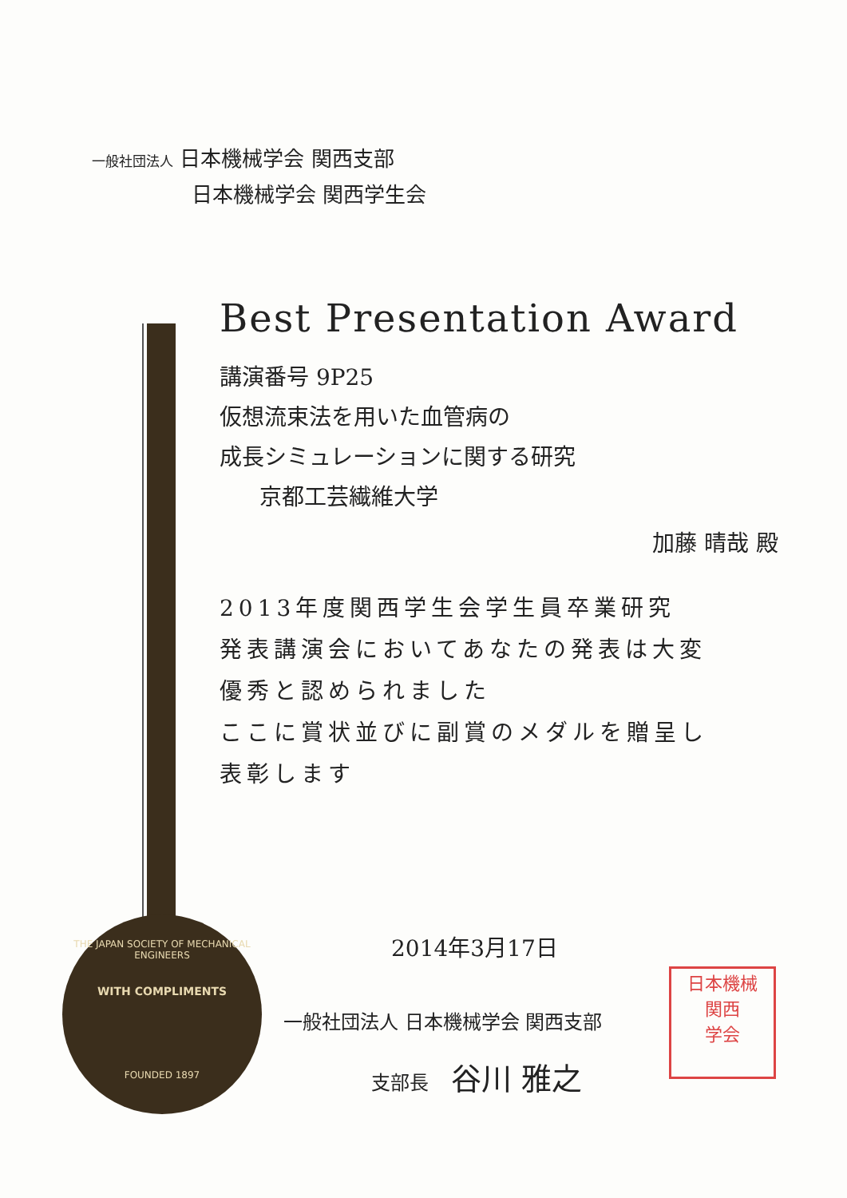一般社団法人 日本機械学会 関西支部
日本機械学会 関西学生会
Best Presentation Award
講演番号 9P25
仮想流束法を用いた血管病の
成長シミュレーションに関する研究
京都工芸繊維大学
加藤 晴哉 殿
2013年度関西学生会学生員卒業研究
発表講演会においてあなたの発表は大変
優秀と認められました
ここに賞状並びに副賞のメダルを贈呈し
表彰します
2014年3月17日
THE JAPAN SOCIETY OF MECHANICAL ENGINEERS
WITH COMPLIMENTS
FOUNDED 1897
日本機械
関西
学会
一般社団法人 日本機械学会 関西支部
支部長 谷川 雅之